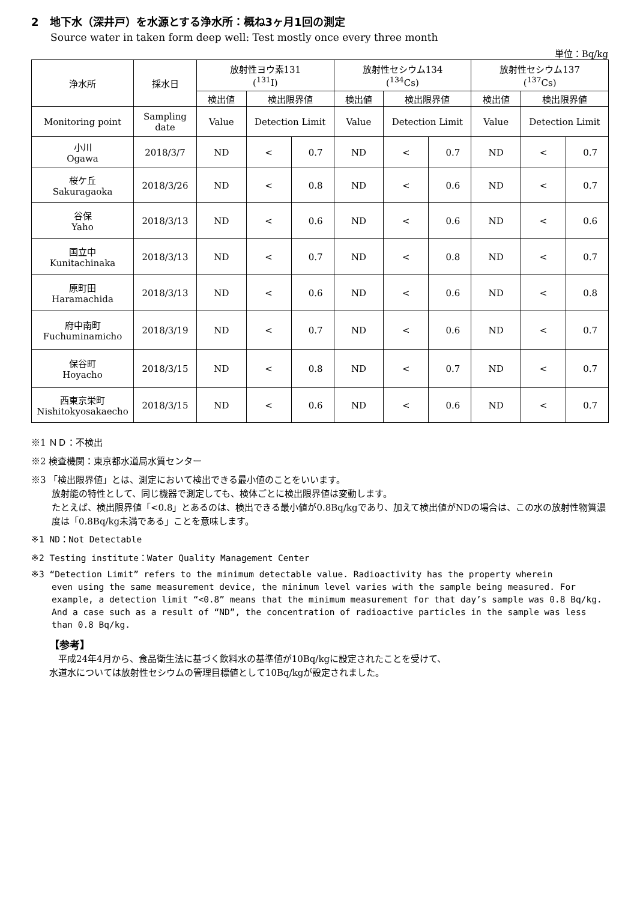2　地下水（深井戸）を水源とする浄水所：概ね3ヶ月1回の測定
Source water in taken form deep well: Test mostly once every three month
単位：Bq/kg
| 浄水所 | 採水日 | 放射性ヨウ素131 (<sup>131</sup>I) | | | 放射性セシウム134 (<sup>134</sup>Cs) | | | 放射性セシウム137 (<sup>137</sup>Cs) | | |
| --- | --- | --- | --- | --- | --- | --- | --- | --- | --- | --- |
| | | 検出値 | 検出限界値 | | 検出値 | 検出限界値 | | 検出値 | 検出限界値 | |
| Monitoring point | Sampling date | Value | Detection Limit | | Value | Detection Limit | | Value | Detection Limit | |
| 小川 Ogawa | 2018/3/7 | ND | < | 0.7 | ND | < | 0.7 | ND | < | 0.7 |
| 桜ケ丘 Sakuragaoka | 2018/3/26 | ND | < | 0.8 | ND | < | 0.6 | ND | < | 0.7 |
| 谷保 Yaho | 2018/3/13 | ND | < | 0.6 | ND | < | 0.6 | ND | < | 0.6 |
| 国立中 Kunitachinaka | 2018/3/13 | ND | < | 0.7 | ND | < | 0.8 | ND | < | 0.7 |
| 原町田 Haramachida | 2018/3/13 | ND | < | 0.6 | ND | < | 0.6 | ND | < | 0.8 |
| 府中南町 Fuchuminamicho | 2018/3/19 | ND | < | 0.7 | ND | < | 0.6 | ND | < | 0.7 |
| 保谷町 Hoyacho | 2018/3/15 | ND | < | 0.8 | ND | < | 0.7 | ND | < | 0.7 |
| 西東京栄町 Nishitokyosakaecho | 2018/3/15 | ND | < | 0.6 | ND | < | 0.6 | ND | < | 0.7 |
※1 ＮＤ：不検出
※2 検査機関：東京都水道局水質センター
※3 「検出限界値」とは、測定において検出できる最小値のことをいいます。
放射能の特性として、同じ機器で測定しても、検体ごとに検出限界値は変動します。
たとえば、検出限界値「<0.8」とあるのは、検出できる最小値が0.8Bq/kgであり、加えて検出値がNDの場合は、この水の放射性物質濃度は「0.8Bq/kg未満である」ことを意味します。
※1 ND：Not Detectable
※2 Testing institute：Water Quality Management Center
※3 “Detection Limit” refers to the minimum detectable value. Radioactivity has the property wherein
even using the same measurement device, the minimum level varies with the sample being measured. For example, a detection limit “<0.8” means that the minimum measurement for that day’s sample was 0.8 Bq/kg. And a case such as a result of “ND”, the concentration of radioactive particles in the sample was less than 0.8 Bq/kg.
【参考】
　平成24年4月から、食品衛生法に基づく飲料水の基準値が10Bq/kgに設定されたことを受けて、
水道水については放射性セシウムの管理目標値として10Bq/kgが設定されました。